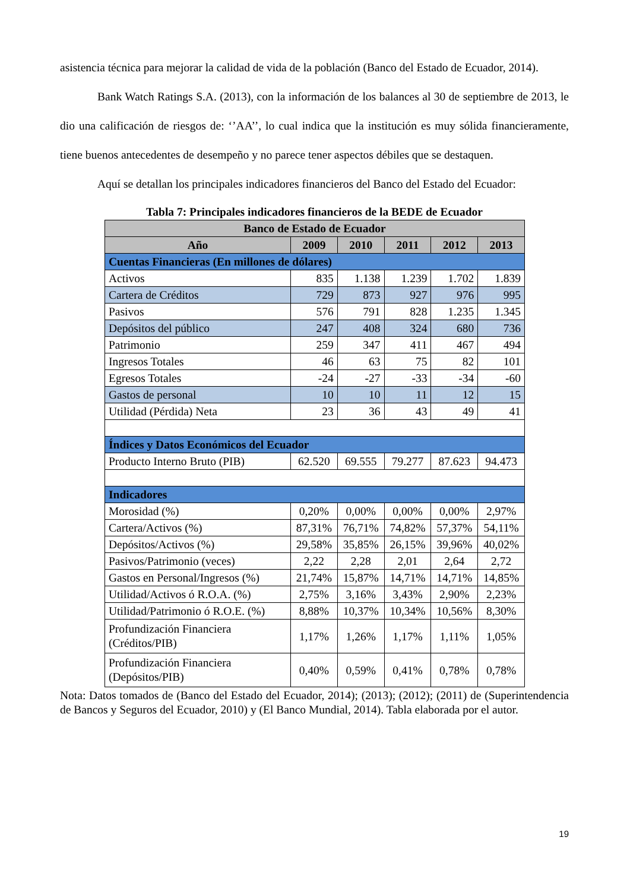asistencia técnica para mejorar la calidad de vida de la población (Banco del Estado de Ecuador, 2014).
Bank Watch Ratings S.A. (2013), con la información de los balances al 30 de septiembre de 2013, le dio una calificación de riesgos de: ‘’AA’’, lo cual indica que la institución es muy sólida financieramente, tiene buenos antecedentes de desempeño y no parece tener aspectos débiles que se destaquen.
Aquí se detallan los principales indicadores financieros del Banco del Estado del Ecuador:
Tabla 7: Principales indicadores financieros de la BEDE de Ecuador
| Banco de Estado de Ecuador | | | | | |
| --- | --- | --- | --- | --- | --- |
| Año | 2009 | 2010 | 2011 | 2012 | 2013 |
| Cuentas Financieras (En millones de dólares) | | | | | |
| Activos | 835 | 1.138 | 1.239 | 1.702 | 1.839 |
| Cartera de Créditos | 729 | 873 | 927 | 976 | 995 |
| Pasivos | 576 | 791 | 828 | 1.235 | 1.345 |
| Depósitos del público | 247 | 408 | 324 | 680 | 736 |
| Patrimonio | 259 | 347 | 411 | 467 | 494 |
| Ingresos Totales | 46 | 63 | 75 | 82 | 101 |
| Egresos Totales | -24 | -27 | -33 | -34 | -60 |
| Gastos de personal | 10 | 10 | 11 | 12 | 15 |
| Utilidad (Pérdida) Neta | 23 | 36 | 43 | 49 | 41 |
| Índices y Datos Económicos del Ecuador | | | | | |
| Producto Interno Bruto (PIB) | 62.520 | 69.555 | 79.277 | 87.623 | 94.473 |
| Indicadores | | | | | |
| Morosidad (%) | 0,20% | 0,00% | 0,00% | 0,00% | 2,97% |
| Cartera/Activos (%) | 87,31% | 76,71% | 74,82% | 57,37% | 54,11% |
| Depósitos/Activos (%) | 29,58% | 35,85% | 26,15% | 39,96% | 40,02% |
| Pasivos/Patrimonio (veces) | 2,22 | 2,28 | 2,01 | 2,64 | 2,72 |
| Gastos en Personal/Ingresos (%) | 21,74% | 15,87% | 14,71% | 14,71% | 14,85% |
| Utilidad/Activos ó R.O.A. (%) | 2,75% | 3,16% | 3,43% | 2,90% | 2,23% |
| Utilidad/Patrimonio ó R.O.E. (%) | 8,88% | 10,37% | 10,34% | 10,56% | 8,30% |
| Profundización Financiera (Créditos/PIB) | 1,17% | 1,26% | 1,17% | 1,11% | 1,05% |
| Profundización Financiera (Depósitos/PIB) | 0,40% | 0,59% | 0,41% | 0,78% | 0,78% |
Nota: Datos tomados de (Banco del Estado del Ecuador, 2014); (2013); (2012); (2011) de (Superintendencia de Bancos y Seguros del Ecuador, 2010) y (El Banco Mundial, 2014). Tabla elaborada por el autor.
19